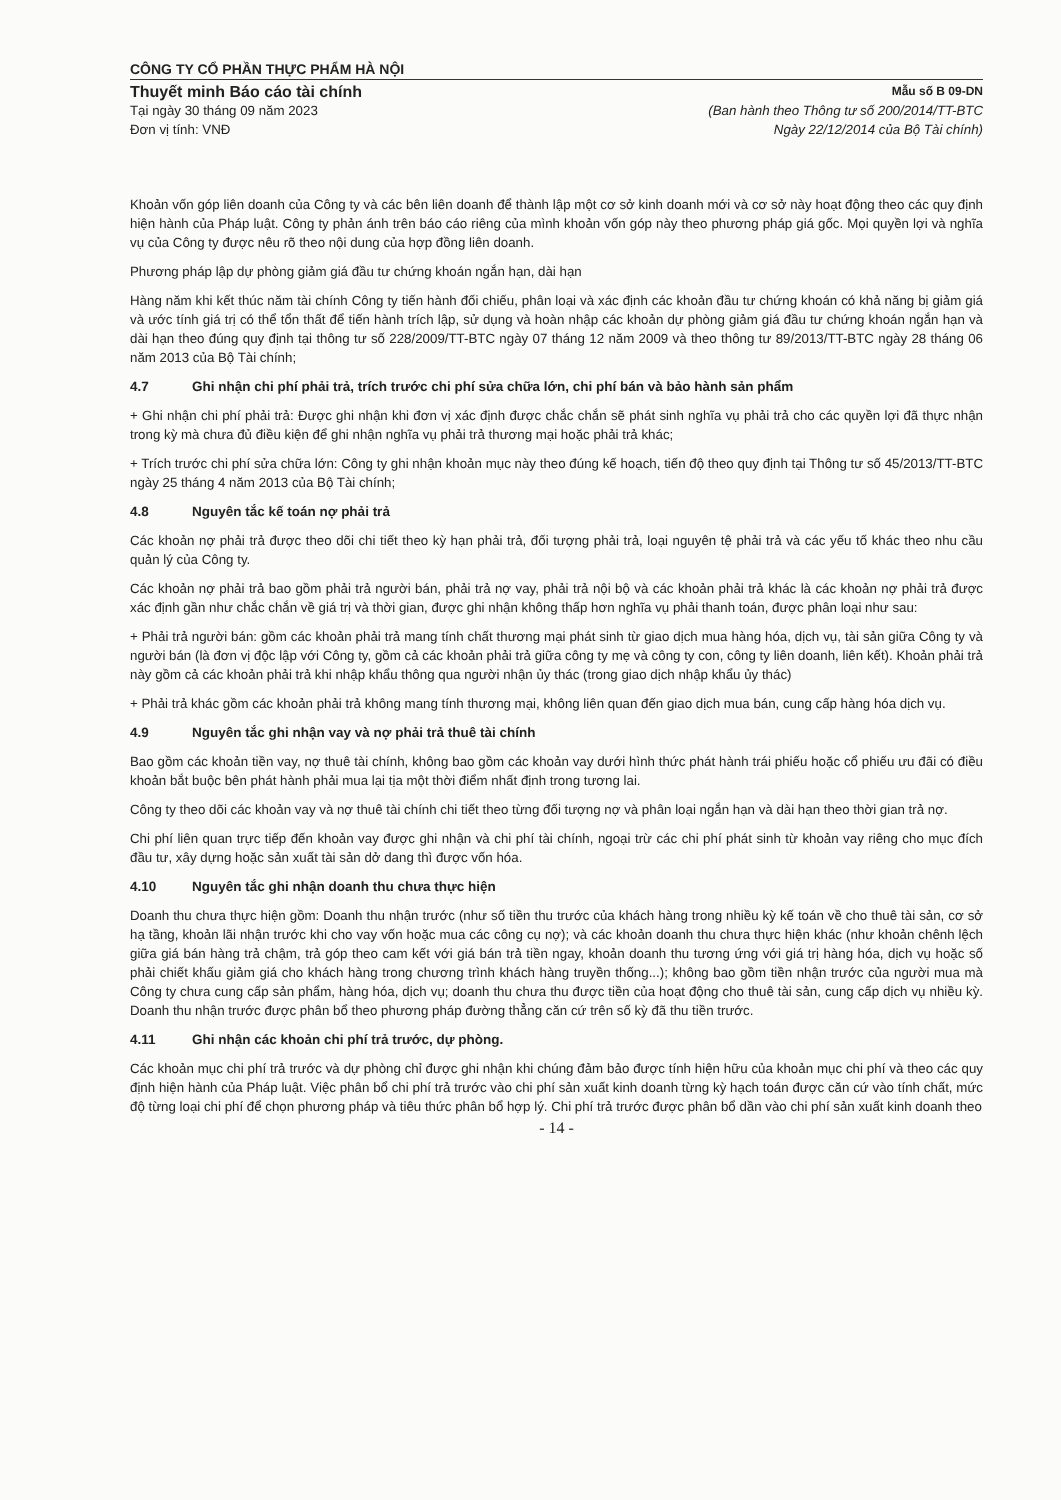CÔNG TY CỔ PHẦN THỰC PHẨM HÀ NỘI
Thuyết minh Báo cáo tài chính
Tại ngày 30 tháng 09 năm 2023
Đơn vị tính: VNĐ
Mẫu số B 09-DN
(Ban hành theo Thông tư số 200/2014/TT-BTC
Ngày 22/12/2014 của Bộ Tài chính)
Khoản vốn góp liên doanh của Công ty và các bên liên doanh để thành lập một cơ sở kinh doanh mới và cơ sở này hoạt động theo các quy định hiện hành của Pháp luật. Công ty phản ánh trên báo cáo riêng của mình khoản vốn góp này theo phương pháp giá gốc. Mọi quyền lợi và nghĩa vụ của Công ty được nêu rõ theo nội dung của hợp đồng liên doanh.
Phương pháp lập dự phòng giảm giá đầu tư chứng khoán ngắn hạn, dài hạn
Hàng năm khi kết thúc năm tài chính Công ty tiến hành đối chiếu, phân loại và xác định các khoản đầu tư chứng khoán có khả năng bị giảm giá và ước tính giá trị có thể tổn thất để tiến hành trích lập, sử dụng và hoàn nhập các khoản dự phòng giảm giá đầu tư chứng khoán ngắn hạn và dài hạn theo đúng quy định tại thông tư số 228/2009/TT-BTC ngày 07 tháng 12 năm 2009 và theo thông tư 89/2013/TT-BTC ngày 28 tháng 06 năm 2013 của Bộ Tài chính;
4.7 Ghi nhận chi phí phải trả, trích trước chi phí sửa chữa lớn, chi phí bán và bảo hành sản phẩm
+ Ghi nhận chi phí phải trả: Được ghi nhận khi đơn vị xác định được chắc chắn sẽ phát sinh nghĩa vụ phải trả cho các quyền lợi đã thực nhận trong kỳ mà chưa đủ điều kiện để ghi nhận nghĩa vụ phải trả thương mại hoặc phải trả khác;
+ Trích trước chi phí sửa chữa lớn: Công ty ghi nhận khoản mục này theo đúng kế hoạch, tiến độ theo quy định tại Thông tư số 45/2013/TT-BTC ngày 25 tháng 4 năm 2013 của Bộ Tài chính;
4.8 Nguyên tắc kế toán nợ phải trả
Các khoản nợ phải trả được theo dõi chi tiết theo kỳ hạn phải trả, đối tượng phải trả, loại nguyên tệ phải trả và các yếu tố khác theo nhu cầu quản lý của Công ty.
Các khoản nợ phải trả bao gồm phải trả người bán, phải trả nợ vay, phải trả nội bộ và các khoản phải trả khác là các khoản nợ phải trả được xác định gần như chắc chắn về giá trị và thời gian, được ghi nhận không thấp hơn nghĩa vụ phải thanh toán, được phân loại như sau:
+ Phải trả người bán: gồm các khoản phải trả mang tính chất thương mại phát sinh từ giao dịch mua hàng hóa, dịch vụ, tài sản giữa Công ty và người bán (là đơn vị độc lập với Công ty, gồm cả các khoản phải trả giữa công ty mẹ và công ty con, công ty liên doanh, liên kết). Khoản phải trả này gồm cả các khoản phải trả khi nhập khẩu thông qua người nhận ủy thác (trong giao dịch nhập khẩu ủy thác)
+ Phải trả khác gồm các khoản phải trả không mang tính thương mại, không liên quan đến giao dịch mua bán, cung cấp hàng hóa dịch vụ.
4.9 Nguyên tắc ghi nhận vay và nợ phải trả thuê tài chính
Bao gồm các khoản tiền vay, nợ thuê tài chính, không bao gồm các khoản vay dưới hình thức phát hành trái phiếu hoặc cổ phiếu ưu đãi có điều khoản bắt buộc bên phát hành phải mua lại tịa một thời điểm nhất định trong tương lai.
Công ty theo dõi các khoản vay và nợ thuê tài chính chi tiết theo từng đối tượng nợ và phân loại ngắn hạn và dài hạn theo thời gian trả nợ.
Chi phí liên quan trực tiếp đến khoản vay được ghi nhận và chi phí tài chính, ngoại trừ các chi phí phát sinh từ khoản vay riêng cho mục đích đầu tư, xây dựng hoặc sản xuất tài sản dở dang thì được vốn hóa.
4.10 Nguyên tắc ghi nhận doanh thu chưa thực hiện
Doanh thu chưa thực hiện gồm: Doanh thu nhận trước (như số tiền thu trước của khách hàng trong nhiều kỳ kế toán về cho thuê tài sản, cơ sở hạ tầng, khoản lãi nhận trước khi cho vay vốn hoặc mua các công cụ nợ); và các khoản doanh thu chưa thực hiện khác (như khoản chênh lệch giữa giá bán hàng trả chậm, trả góp theo cam kết với giá bán trả tiền ngay, khoản doanh thu tương ứng với giá trị hàng hóa, dịch vụ hoặc số phải chiết khấu giảm giá cho khách hàng trong chương trình khách hàng truyền thống...); không bao gồm tiền nhận trước của người mua mà Công ty chưa cung cấp sản phẩm, hàng hóa, dịch vụ; doanh thu chưa thu được tiền của hoạt động cho thuê tài sản, cung cấp dịch vụ nhiều kỳ. Doanh thu nhận trước được phân bổ theo phương pháp đường thẳng căn cứ trên số kỳ đã thu tiền trước.
4.11 Ghi nhận các khoản chi phí trả trước, dự phòng.
Các khoản mục chi phí trả trước và dự phòng chỉ được ghi nhận khi chúng đảm bảo được tính hiện hữu của khoản mục chi phí và theo các quy định hiện hành của Pháp luật. Việc phân bổ chi phí trả trước vào chi phí sản xuất kinh doanh từng kỳ hạch toán được căn cứ vào tính chất, mức độ từng loại chi phí để chọn phương pháp và tiêu thức phân bổ hợp lý. Chi phí trả trước được phân bổ dần vào chi phí sản xuất kinh doanh theo
- 14 -